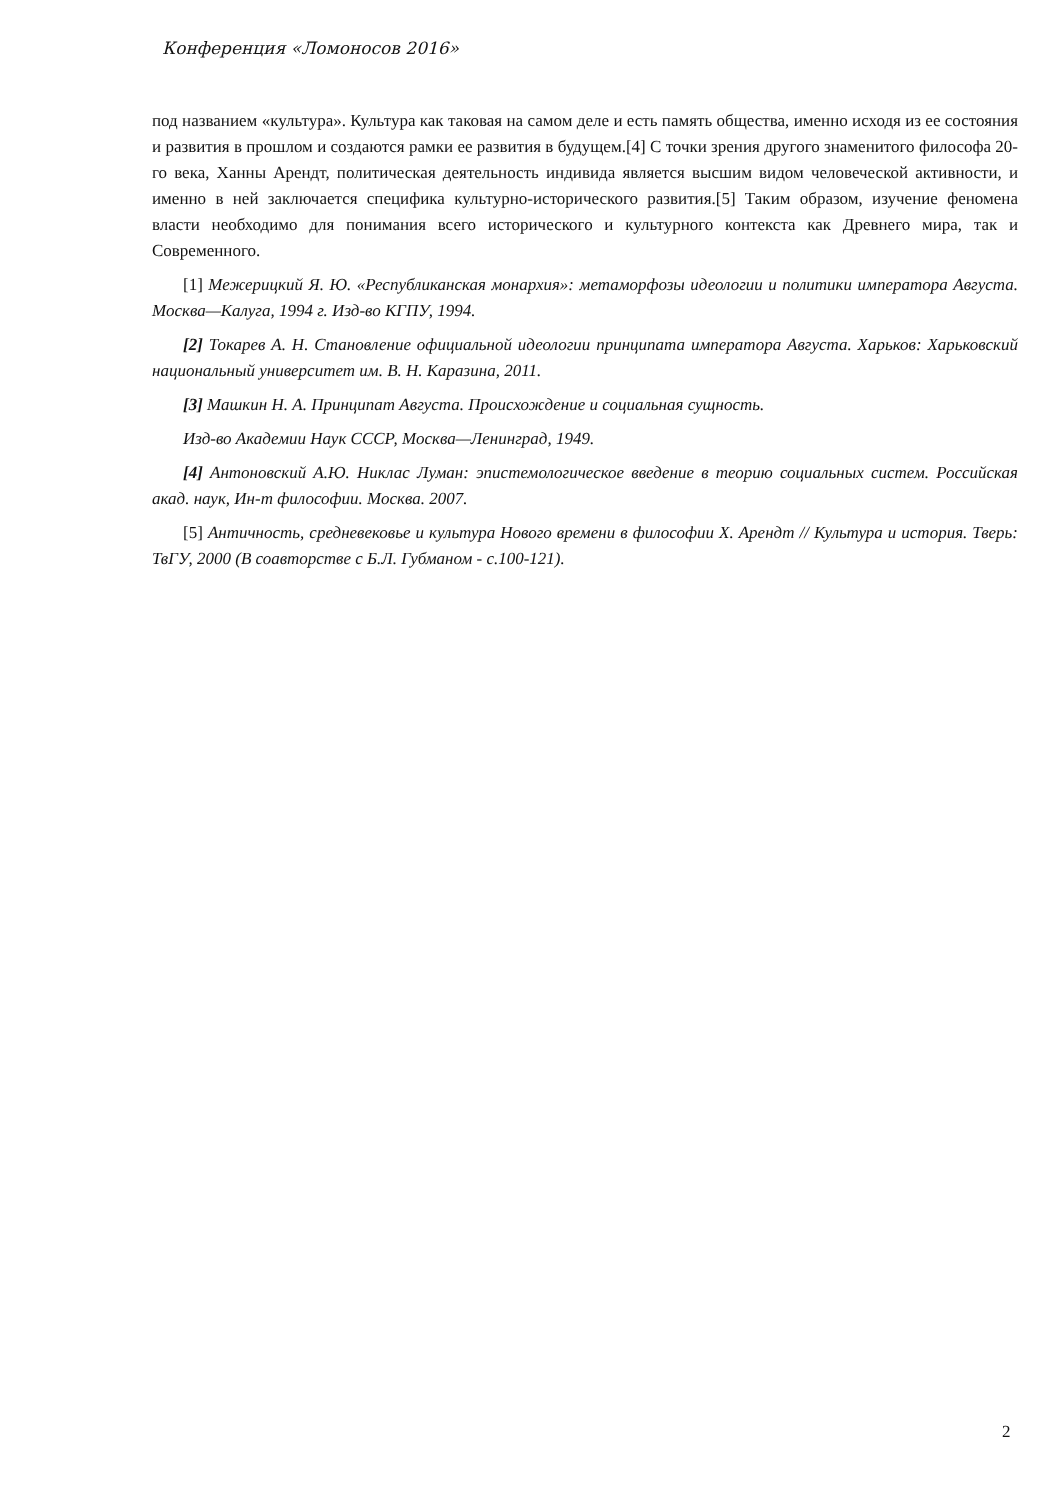Конференция «Ломоносов 2016»
под названием «культура». Культура как таковая на самом деле и есть память общества, именно исходя из ее состояния и развития в прошлом и создаются рамки ее развития в будущем.[4] С точки зрения другого знаменитого философа 20-го века, Ханны Арендт, политическая деятельность индивида является высшим видом человеческой активности, и именно в ней заключается специфика культурно-исторического развития.[5] Таким образом, изучение феномена власти необходимо для понимания всего исторического и культурного контекста как Древнего мира, так и Современного.
[1] Межерицкий Я. Ю. «Республиканская монархия»: метаморфозы идеологии и политики императора Августа. Москва—Калуга, 1994 г. Изд-во КГПУ, 1994.
[2] Токарев А. Н. Становление официальной идеологии принципата императора Августа. Харьков: Харьковский национальный университет им. В. Н. Каразина, 2011.
[3] Машкин Н. А. Принципат Августа. Происхождение и социальная сущность.
Изд-во Академии Наук СССР, Москва—Ленинград, 1949.
[4] Антоновский А.Ю. Никлас Луман: эпистемологическое введение в теорию социальных систем. Российская акад. наук, Ин-т философии. Москва. 2007.
[5] Античность, средневековье и культура Нового времени в философии Х. Арендт // Культура и история. Тверь: ТвГУ, 2000 (В соавторстве с Б.Л. Губманом - с.100-121).
2